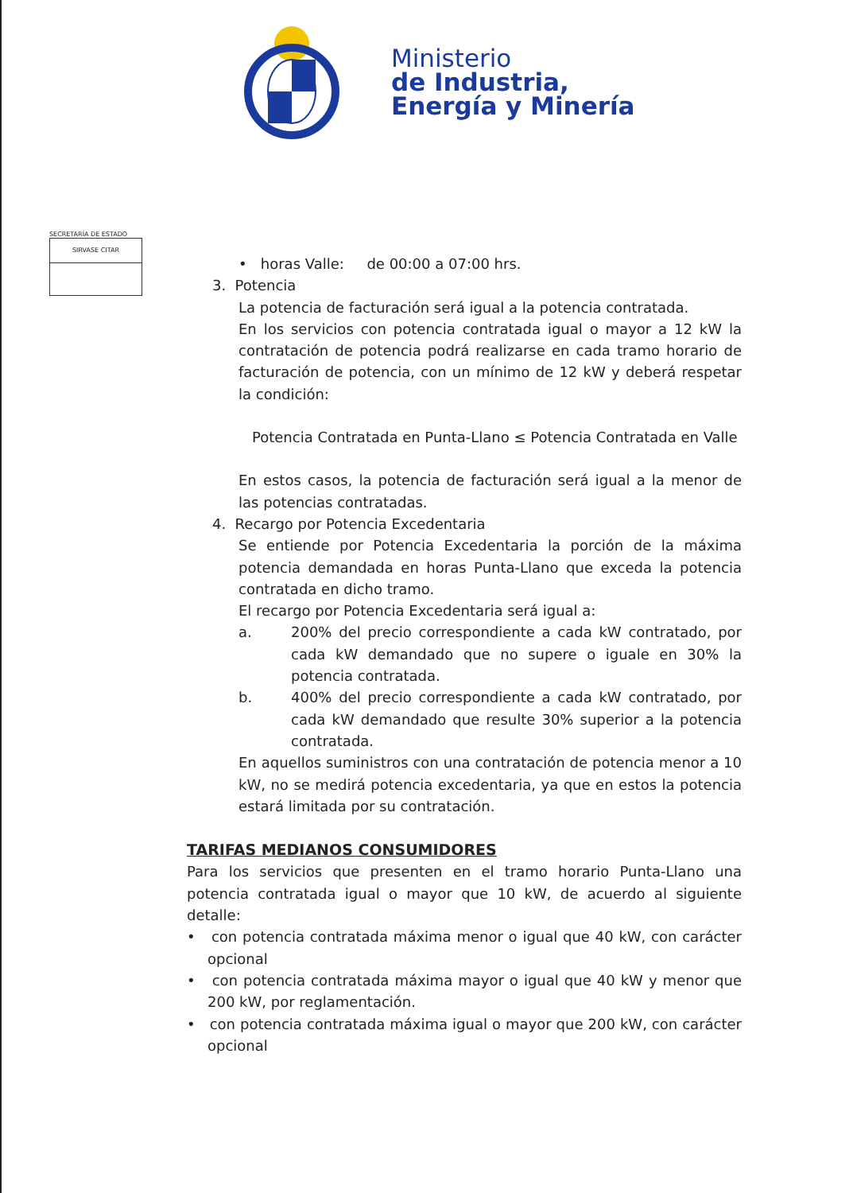Ministerio
de Industria,
Energía y Minería
SECRETARÍA DE ESTADO
SIRVASE CITAR
• horas Valle: de 00:00 a 07:00 hrs.
3. Potencia
La potencia de facturación será igual a la potencia contratada.
En los servicios con potencia contratada igual o mayor a 12 kW la contratación de potencia podrá realizarse en cada tramo horario de facturación de potencia, con un mínimo de 12 kW y deberá respetar la condición:
Potencia Contratada en Punta-Llano ≤ Potencia Contratada en Valle
En estos casos, la potencia de facturación será igual a la menor de las potencias contratadas.
4. Recargo por Potencia Excedentaria
Se entiende por Potencia Excedentaria la porción de la máxima potencia demandada en horas Punta-Llano que exceda la potencia contratada en dicho tramo.
El recargo por Potencia Excedentaria será igual a:
a. 200% del precio correspondiente a cada kW contratado, por cada kW demandado que no supere o iguale en 30% la potencia contratada.
b. 400% del precio correspondiente a cada kW contratado, por cada kW demandado que resulte 30% superior a la potencia contratada.
En aquellos suministros con una contratación de potencia menor a 10 kW, no se medirá potencia excedentaria, ya que en estos la potencia estará limitada por su contratación.
TARIFAS MEDIANOS CONSUMIDORES
Para los servicios que presenten en el tramo horario Punta-Llano una potencia contratada igual o mayor que 10 kW, de acuerdo al siguiente detalle:
• con potencia contratada máxima menor o igual que 40 kW, con carácter opcional
• con potencia contratada máxima mayor o igual que 40 kW y menor que 200 kW, por reglamentación.
• con potencia contratada máxima igual o mayor que 200 kW, con carácter opcional